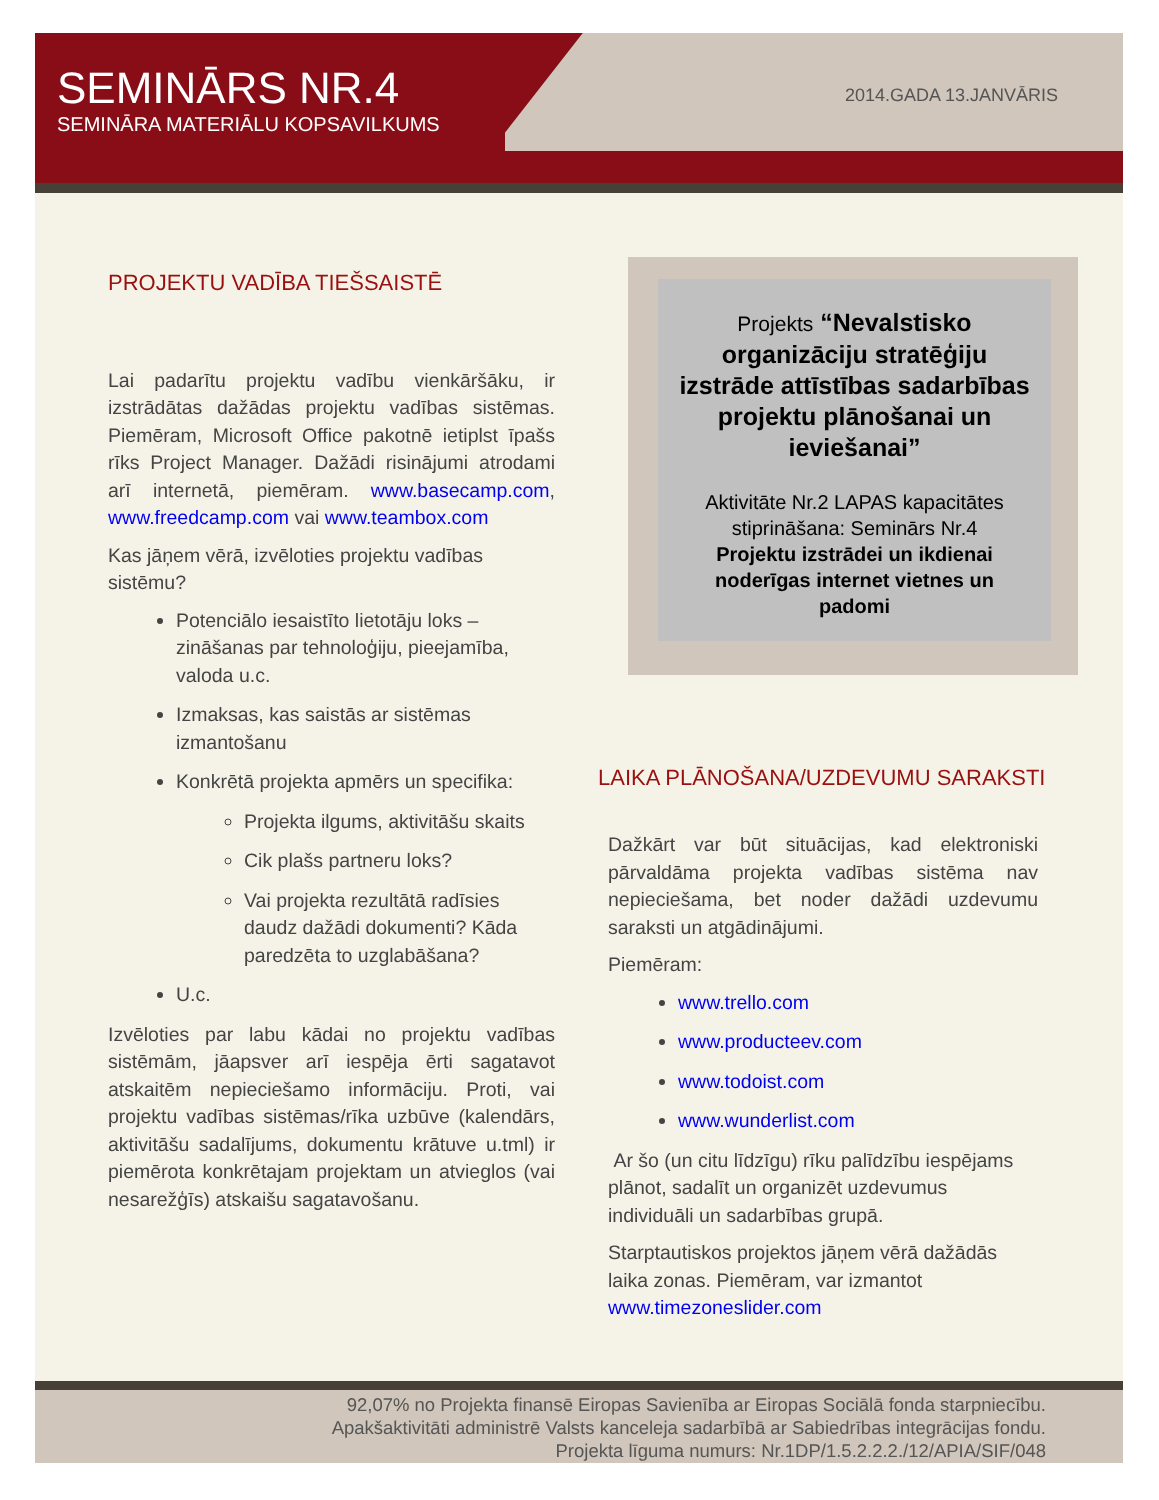SEMINĀRS NR.4
SEMINĀRA MATERIĀLU KOPSAVILKUMS
2014.GADA 13.JANVĀRIS
PROJEKTU VADĪBA TIEŠSAISTĒ
Lai padarītu projektu vadību vienkāršāku, ir izstrādātas dažādas projektu vadības sistēmas. Piemēram, Microsoft Office pakotnē ietiplst īpašs rīks Project Manager. Dažādi risinājumi atrodami arī internetā, piemēram. www.basecamp.com, www.freedcamp.com vai www.teambox.com
Kas jāņem vērā, izvēloties projektu vadības sistēmu?
Potenciālo iesaistīto lietotāju loks – zināšanas par tehnoloģiju, pieejamība, valoda u.c.
Izmaksas, kas saistās ar sistēmas izmantošanu
Konkrētā projekta apmērs un specifika:
Projekta ilgums, aktivitāšu skaits
Cik plašs partneru loks?
Vai projekta rezultātā radīsies daudz dažādi dokumenti? Kāda paredzēta to uzglabāšana?
U.c.
Izvēloties par labu kādai no projektu vadības sistēmām, jāapsver arī iespēja ērti sagatavot atskaitēm nepieciešamo informāciju. Proti, vai projektu vadības sistēmas/rīka uzbūve (kalendārs, aktivitāšu sadalījums, dokumentu krātuve u.tml) ir piemērota konkrētajam projektam un atvieglos (vai nesarežģīs) atskaišu sagatavošanu.
Projekts “Nevalstisko organizāciju stratēģiju izstrāde attīstības sadarbības projektu plānošanai un ieviešanai”
Aktivitāte Nr.2 LAPAS kapacitātes stiprināšana: Seminārs Nr.4
Projektu izstrādei un ikdienai noderīgas internet vietnes un padomi
LAIKA PLĀNOŠANA/UZDEVUMU SARAKSTI
Dažkārt var būt situācijas, kad elektroniski pārvaldāma projekta vadības sistēma nav nepieciešama, bet noder dažādi uzdevumu saraksti un atgādinājumi.
Piemēram:
www.trello.com
www.producteev.com
www.todoist.com
www.wunderlist.com
Ar šo (un citu līdzīgu) rīku palīdzību iespējams plānot, sadalīt un organizēt uzdevumus individuāli un sadarbības grupā.
Starptautiskos projektos jāņem vērā dažādās laika zonas. Piemēram, var izmantot www.timezoneslider.com
92,07% no Projekta finansē Eiropas Savienība ar Eiropas Sociālā fonda starpniecību.
Apakšaktivitāti administrē Valsts kanceleja sadarbībā ar Sabiedrības integrācijas fondu.
Projekta līguma numurs: Nr.1DP/1.5.2.2.2./12/APIA/SIF/048